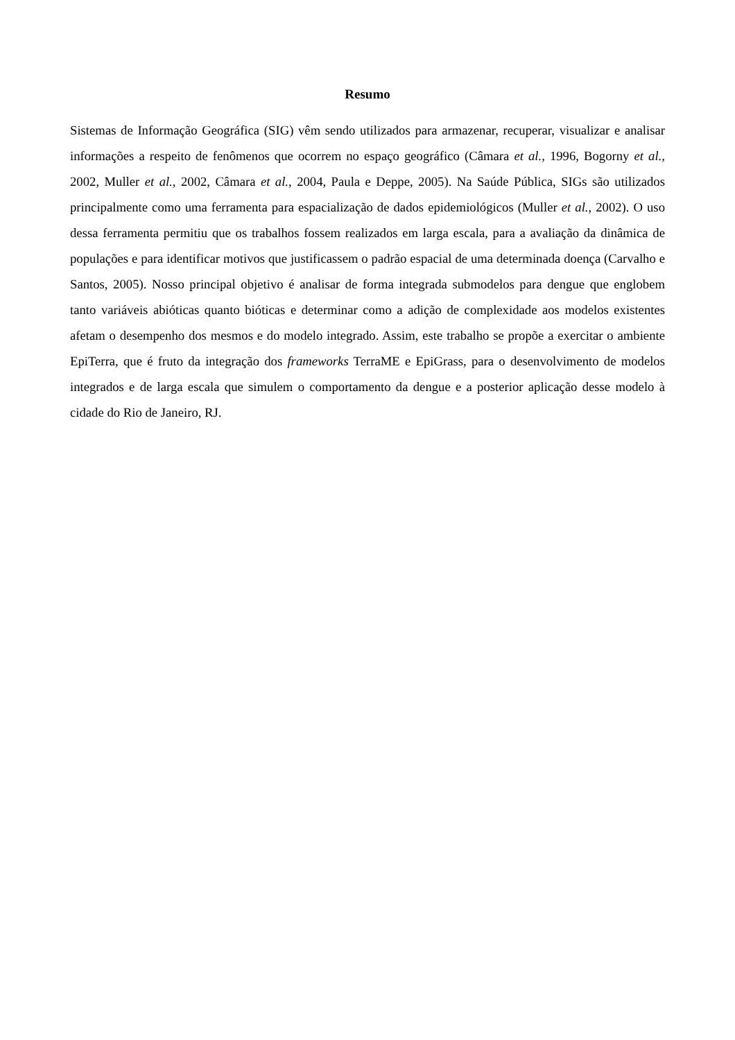Resumo
Sistemas de Informação Geográfica (SIG) vêm sendo utilizados para armazenar, recuperar, visualizar e analisar informações a respeito de fenômenos que ocorrem no espaço geográfico (Câmara et al., 1996, Bogorny et al., 2002, Muller et al., 2002, Câmara et al., 2004, Paula e Deppe, 2005). Na Saúde Pública, SIGs são utilizados principalmente como uma ferramenta para espacialização de dados epidemiológicos (Muller et al., 2002). O uso dessa ferramenta permitiu que os trabalhos fossem realizados em larga escala, para a avaliação da dinâmica de populações e para identificar motivos que justificassem o padrão espacial de uma determinada doença (Carvalho e Santos, 2005). Nosso principal objetivo é analisar de forma integrada submodelos para dengue que englobem tanto variáveis abióticas quanto bióticas e determinar como a adição de complexidade aos modelos existentes afetam o desempenho dos mesmos e do modelo integrado. Assim, este trabalho se propõe a exercitar o ambiente EpiTerra, que é fruto da integração dos frameworks TerraME e EpiGrass, para o desenvolvimento de modelos integrados e de larga escala que simulem o comportamento da dengue e a posterior aplicação desse modelo à cidade do Rio de Janeiro, RJ.